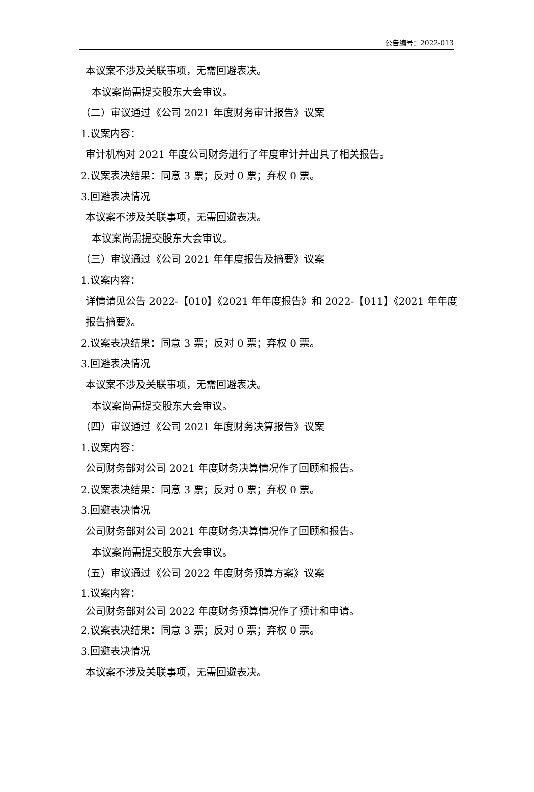公告编号：2022-013
本议案不涉及关联事项，无需回避表决。
本议案尚需提交股东大会审议。
（二）审议通过《公司 2021 年度财务审计报告》议案
1.议案内容：
审计机构对 2021 年度公司财务进行了年度审计并出具了相关报告。
2.议案表决结果：同意 3 票；反对 0 票；弃权 0 票。
3.回避表决情况
本议案不涉及关联事项，无需回避表决。
本议案尚需提交股东大会审议。
（三）审议通过《公司 2021 年年度报告及摘要》议案
1.议案内容：
详情请见公告 2022-【010】《2021 年年度报告》和 2022-【011】《2021 年年度
报告摘要》。
2.议案表决结果：同意 3 票；反对 0 票；弃权 0 票。
3.回避表决情况
本议案不涉及关联事项，无需回避表决。
本议案尚需提交股东大会审议。
（四）审议通过《公司 2021 年度财务决算报告》议案
1.议案内容：
公司财务部对公司 2021 年度财务决算情况作了回顾和报告。
2.议案表决结果：同意 3 票；反对 0 票；弃权 0 票。
3.回避表决情况
公司财务部对公司 2021 年度财务决算情况作了回顾和报告。
本议案尚需提交股东大会审议。
（五）审议通过《公司 2022 年度财务预算方案》议案
1.议案内容：
公司财务部对公司 2022 年度财务预算情况作了预计和申请。
2.议案表决结果：同意 3 票；反对 0 票；弃权 0 票。
3.回避表决情况
本议案不涉及关联事项，无需回避表决。